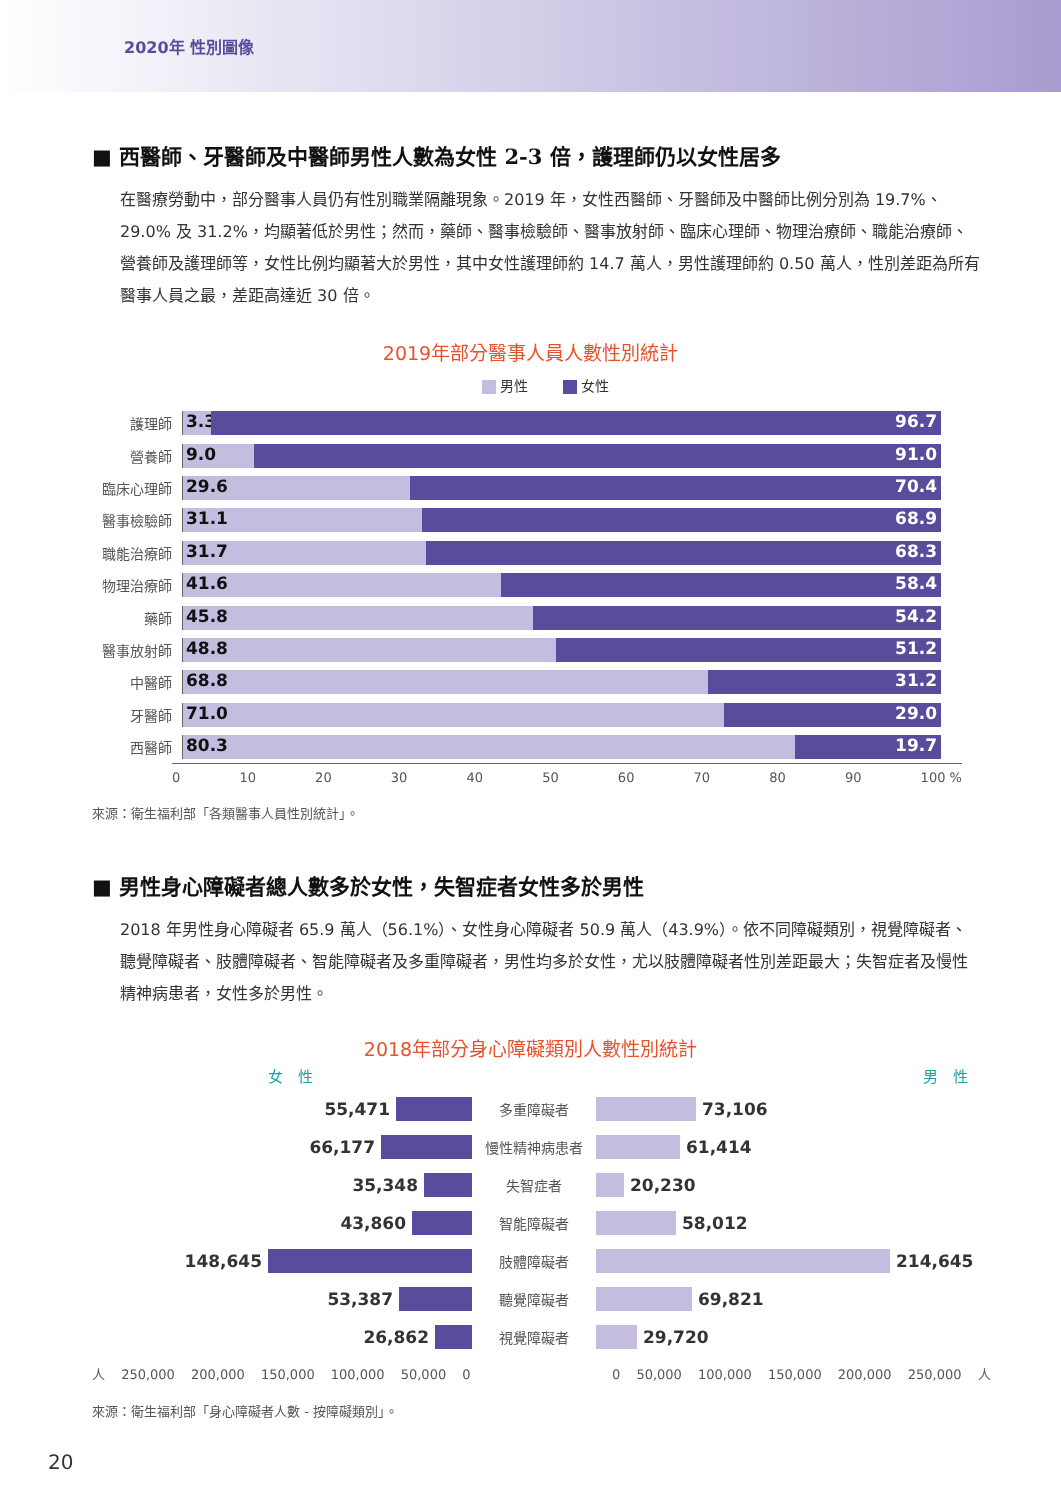2020年 性別圖像
■ 西醫師、牙醫師及中醫師男性人數為女性 2-3 倍，護理師仍以女性居多
在醫療勞動中，部分醫事人員仍有性別職業隔離現象。2019 年，女性西醫師、牙醫師及中醫師比例分別為 19.7%、29.0% 及 31.2%，均顯著低於男性；然而，藥師、醫事檢驗師、醫事放射師、臨床心理師、物理治療師、職能治療師、營養師及護理師等，女性比例均顯著大於男性，其中女性護理師約 14.7 萬人，男性護理師約 0.50 萬人，性別差距為所有醫事人員之最，差距高達近 30 倍。
2019年部分醫事人員人數性別統計
男性 女性
護理師
3.3 96.7
營養師
9.0 91.0
臨床心理師
29.6 70.4
醫事檢驗師
31.1 68.9
職能治療師
31.7 68.3
物理治療師
41.6 58.4
藥師
45.8 54.2
醫事放射師
48.8 51.2
中醫師
68.8 31.2
牙醫師
71.0 29.0
西醫師
80.3 19.7
0 10 20 30 40 50 60 70 80 90 100 %
來源：衛生福利部「各類醫事人員性別統計」。
■ 男性身心障礙者總人數多於女性，失智症者女性多於男性
2018 年男性身心障礙者 65.9 萬人（56.1%）、女性身心障礙者 50.9 萬人（43.9%）。依不同障礙類別，視覺障礙者、聽覺障礙者、肢體障礙者、智能障礙者及多重障礙者，男性均多於女性，尤以肢體障礙者性別差距最大；失智症者及慢性精神病患者，女性多於男性。
2018年部分身心障礙類別人數性別統計
女　性 男　性
55,471
多重障礙者
73,106
66,177
慢性精神病患者
61,414
35,348
失智症者
20,230
43,860
智能障礙者
58,012
148,645
肢體障礙者
214,645
53,387
聽覺障礙者
69,821
26,862
視覺障礙者
29,720
人 250,000 200,000 150,000 100,000 50,000 0 0 50,000 100,000 150,000 200,000 250,000 人
來源：衛生福利部「身心障礙者人數 - 按障礙類別」。
20